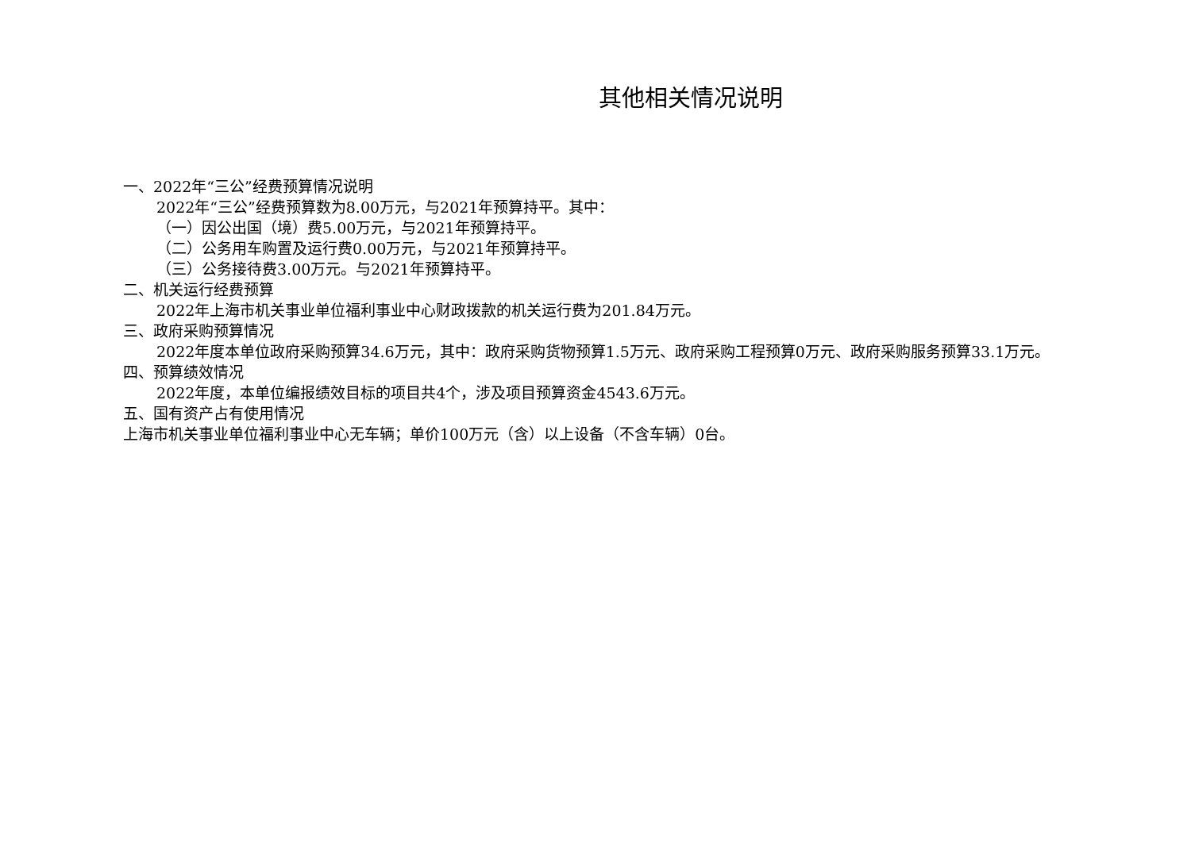其他相关情况说明
一、2022年“三公”经费预算情况说明
2022年“三公”经费预算数为8.00万元，与2021年预算持平。其中：
（一）因公出国（境）费5.00万元，与2021年预算持平。
（二）公务用车购置及运行费0.00万元，与2021年预算持平。
（三）公务接待费3.00万元。与2021年预算持平。
二、机关运行经费预算
2022年上海市机关事业单位福利事业中心财政拨款的机关运行费为201.84万元。
三、政府采购预算情况
2022年度本单位政府采购预算34.6万元，其中：政府采购货物预算1.5万元、政府采购工程预算0万元、政府采购服务预算33.1万元。
四、预算绩效情况
2022年度，本单位编报绩效目标的项目共4个，涉及项目预算资金4543.6万元。
五、国有资产占有使用情况
上海市机关事业单位福利事业中心无车辆；单价100万元（含）以上设备（不含车辆）0台。